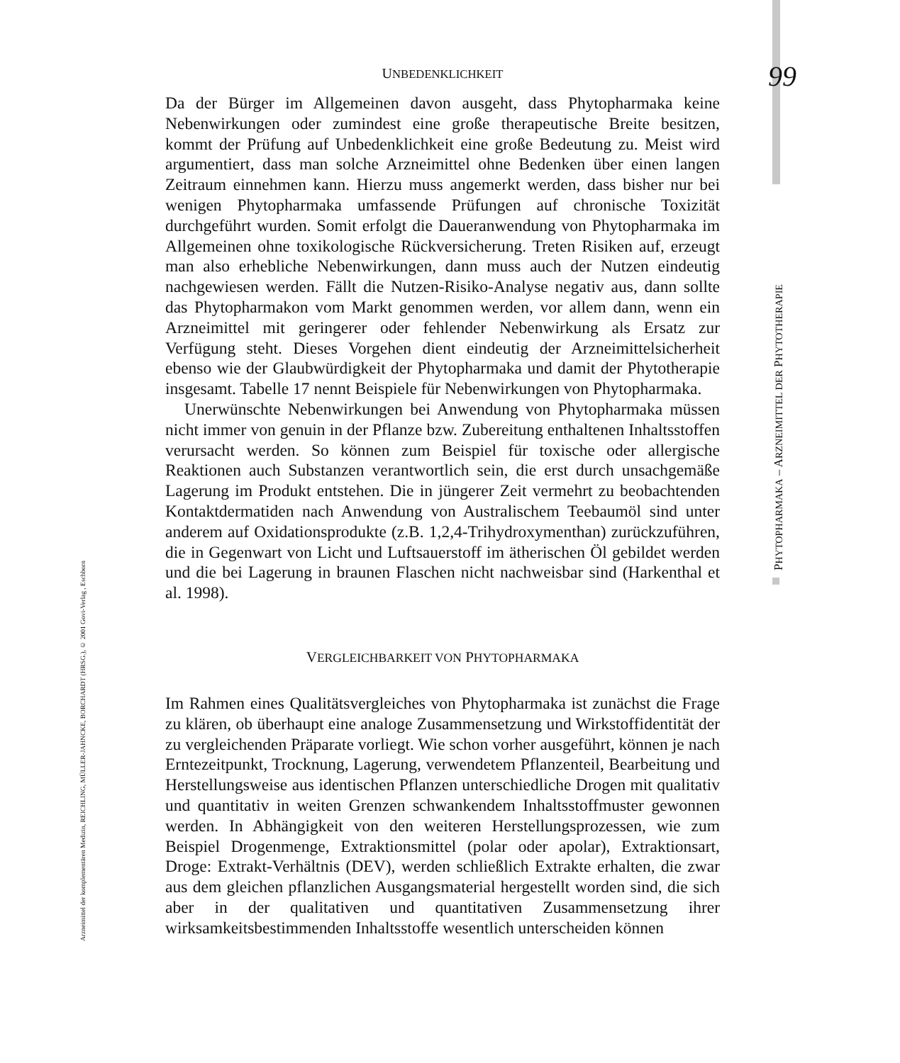PHYTOPHARMAKA – ARZNEIMITTEL DER PHYTOTHERAPIE
Arzneimittel der komplementären Medizin, REICHLING, MÜLLER-JAHNCKE, BORCHARDT (HRSG.), © 2001 Govi-Verlag , Eschborn
UNBEDENKLICHKEIT 99
Da der Bürger im Allgemeinen davon ausgeht, dass Phytopharmaka keine Nebenwirkungen oder zumindest eine große therapeutische Breite besitzen, kommt der Prüfung auf Unbedenklichkeit eine große Bedeutung zu. Meist wird argumentiert, dass man solche Arzneimittel ohne Bedenken über einen langen Zeitraum einnehmen kann. Hierzu muss angemerkt werden, dass bisher nur bei wenigen Phytopharmaka umfassende Prüfungen auf chronische Toxizität durchgeführt wurden. Somit erfolgt die Daueranwendung von Phytopharmaka im Allgemeinen ohne toxikologische Rückversicherung. Treten Risiken auf, erzeugt man also erhebliche Nebenwirkungen, dann muss auch der Nutzen eindeutig nachgewiesen werden. Fällt die Nutzen-Risiko-Analyse negativ aus, dann sollte das Phytopharmakon vom Markt genommen werden, vor allem dann, wenn ein Arzneimittel mit geringerer oder fehlender Nebenwirkung als Ersatz zur Verfügung steht. Dieses Vorgehen dient eindeutig der Arzneimittelsicherheit ebenso wie der Glaubwürdigkeit der Phytopharmaka und damit der Phytotherapie insgesamt. Tabelle 17 nennt Beispiele für Nebenwirkungen von Phytopharmaka.
Unerwünschte Nebenwirkungen bei Anwendung von Phytopharmaka müssen nicht immer von genuin in der Pflanze bzw. Zubereitung enthaltenen Inhaltsstoffen verursacht werden. So können zum Beispiel für toxische oder allergische Reaktionen auch Substanzen verantwortlich sein, die erst durch unsachgemäße Lagerung im Produkt entstehen. Die in jüngerer Zeit vermehrt zu beobachtenden Kontaktdermatiden nach Anwendung von Australischem Teebaumöl sind unter anderem auf Oxidationsprodukte (z.B. 1,2,4-Trihydroxymenthan) zurückzuführen, die in Gegenwart von Licht und Luftsauerstoff im ätherischen Öl gebildet werden und die bei Lagerung in braunen Flaschen nicht nachweisbar sind (Harkenthal et al. 1998).
VERGLEICHBARKEIT VON PHYTOPHARMAKA
Im Rahmen eines Qualitätsvergleiches von Phytopharmaka ist zunächst die Frage zu klären, ob überhaupt eine analoge Zusammensetzung und Wirkstoffidentität der zu vergleichenden Präparate vorliegt. Wie schon vorher ausgeführt, können je nach Erntezeitpunkt, Trocknung, Lagerung, verwendetem Pflanzenteil, Bearbeitung und Herstellungsweise aus identischen Pflanzen unterschiedliche Drogen mit qualitativ und quantitativ in weiten Grenzen schwankendem Inhaltsstoffmuster gewonnen werden. In Abhängigkeit von den weiteren Herstellungsprozessen, wie zum Beispiel Drogenmenge, Extraktionsmittel (polar oder apolar), Extraktionsart, Droge: Extrakt-Verhältnis (DEV), werden schließlich Extrakte erhalten, die zwar aus dem gleichen pflanzlichen Ausgangsmaterial hergestellt worden sind, die sich aber in der qualitativen und quantitativen Zusammensetzung ihrer wirksamkeitsbestimmenden Inhaltsstoffe wesentlich unterscheiden können